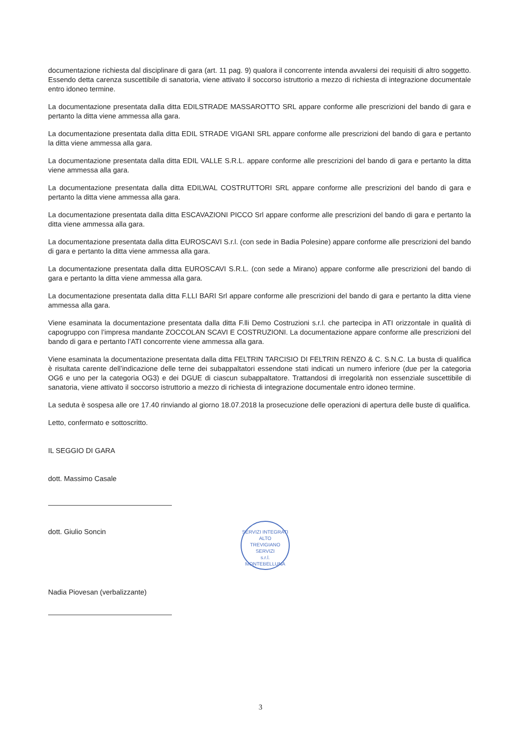documentazione richiesta dal disciplinare di gara (art. 11 pag. 9) qualora il concorrente intenda avvalersi dei requisiti di altro soggetto. Essendo detta carenza suscettibile di sanatoria, viene attivato il soccorso istruttorio a mezzo di richiesta di integrazione documentale entro idoneo termine.
La documentazione presentata dalla ditta EDILSTRADE MASSAROTTO SRL appare conforme alle prescrizioni del bando di gara e pertanto la ditta viene ammessa alla gara.
La documentazione presentata dalla ditta EDIL STRADE VIGANI SRL appare conforme alle prescrizioni del bando di gara e pertanto la ditta viene ammessa alla gara.
La documentazione presentata dalla ditta EDIL VALLE S.R.L. appare conforme alle prescrizioni del bando di gara e pertanto la ditta viene ammessa alla gara.
La documentazione presentata dalla ditta EDILWAL COSTRUTTORI SRL appare conforme alle prescrizioni del bando di gara e pertanto la ditta viene ammessa alla gara.
La documentazione presentata dalla ditta ESCAVAZIONI PICCO Srl appare conforme alle prescrizioni del bando di gara e pertanto la ditta viene ammessa alla gara.
La documentazione presentata dalla ditta EUROSCAVI S.r.l. (con sede in Badia Polesine) appare conforme alle prescrizioni del bando di gara e pertanto la ditta viene ammessa alla gara.
La documentazione presentata dalla ditta EUROSCAVI S.R.L. (con sede a Mirano) appare conforme alle prescrizioni del bando di gara e pertanto la ditta viene ammessa alla gara.
La documentazione presentata dalla ditta F.LLI BARI Srl appare conforme alle prescrizioni del bando di gara e pertanto la ditta viene ammessa alla gara.
Viene esaminata la documentazione presentata dalla ditta F.lli Demo Costruzioni s.r.l. che partecipa in ATI orizzontale in qualità di capogruppo con l’impresa mandante ZOCCOLAN SCAVI E COSTRUZIONI. La documentazione appare conforme alle prescrizioni del bando di gara e pertanto l’ATI concorrente viene ammessa alla gara.
Viene esaminata la documentazione presentata dalla ditta FELTRIN TARCISIO DI FELTRIN RENZO & C. S.N.C. La busta di qualifica è risultata carente dell’indicazione delle terne dei subappaltatori essendone stati indicati un numero inferiore (due per la categoria OG6 e uno per la categoria OG3) e dei DGUE di ciascun subappaltatore. Trattandosi di irregolarità non essenziale suscettibile di sanatoria, viene attivato il soccorso istruttorio a mezzo di richiesta di integrazione documentale entro idoneo termine.
La seduta è sospesa alle ore 17.40 rinviando al giorno 18.07.2018 la prosecuzione delle operazioni di apertura delle buste di qualifica.
Letto, confermato e sottoscritto.
IL SEGGIO DI GARA
dott. Massimo Casale
dott. Giulio Soncin
Nadia Piovesan (verbalizzante)
SERVIZI INTEGRATI
ALTO
TREVIGIANO
SERVIZI
s.r.l.
MONTEBELLUNA
3